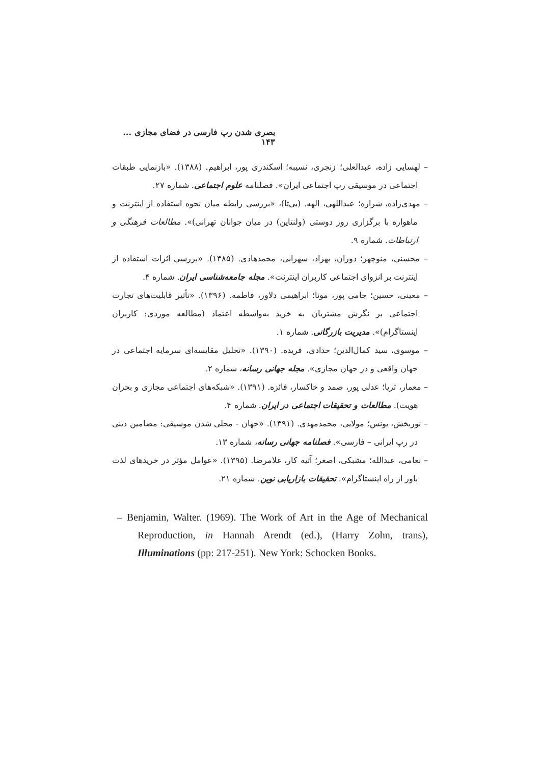بصری شدن رپ فارسی در فضای مجازی ... ۱۴۳
– لهسایی زاده، عبدالعلی؛ زنجری، نسیبه؛ اسکندری پور، ابراهیم. (۱۳۸۸). «بازنمایی طبقات اجتماعی در موسیقی رپ اجتماعی ایران». فصلنامه علوم اجتماعی. شماره ۲۷.
– مهدی‌زاده، شراره؛ عبداللهی، الهه. (بی‌تا)، «بررسی رابطه میان نحوه استفاده از اینترنت و ماهواره با برگزاری روز دوستی (ولنتاین) در میان جوانان تهرانی)». مطالعات فرهنگی و ارتباطات. شماره ۹.
– محسنی، منوچهر؛ دوران، بهزاد، سهرابی، محمدهادی. (۱۳۸۵). «بررسی اثرات استفاده از اینترنت بر انزوای اجتماعی کاربران اینترنت». مجله جامعه‌شناسی ایران. شماره ۴.
– معینی، حسین؛ جامی پور، مونا؛ ابراهیمی دلاور، فاطمه. (۱۳۹۶). «تأثیر قابلیت‌های تجارت اجتماعی بر نگرش مشتریان به خرید به‌واسطه اعتماد (مطالعه موردی: کاربران اینستاگرام)». مدیریت بازرگانی. شماره ۱.
– موسوی، سید کمال‌الدین؛ حدادی، فریده. (۱۳۹۰). «تحلیل مقایسه‌ای سرمایه اجتماعی در جهان واقعی و در جهان مجازی». مجله جهانی رسانه، شماره ۲.
– معمار، ثریا؛ عدلی پور، صمد و خاکسار، فائزه. (۱۳۹۱). «شبکه‌های اجتماعی مجازی و بحران هویت). مطالعات و تحقیقات اجتماعی در ایران. شماره ۴.
– نوربخش، یونس؛ مولایی، محمدمهدی. (۱۳۹۱). «جهان - محلی شدن موسیقی: مضامین دینی در رپ ایرانی – فارسی». فصلنامه جهانی رسانه، شماره ۱۳.
– نعامی، عبدالله؛ مشبکی، اصغر؛ آتیه کار، غلامرضا. (۱۳۹۵). «عوامل مؤثر در خریدهای لذت باور از راه اینستاگرام». تحقیقات بازاریابی نوین. شماره ۲۱.
– Benjamin, Walter. (1969). The Work of Art in the Age of Mechanical Reproduction, in Hannah Arendt (ed.), (Harry Zohn, trans), Illuminations (pp: 217-251). New York: Schocken Books.